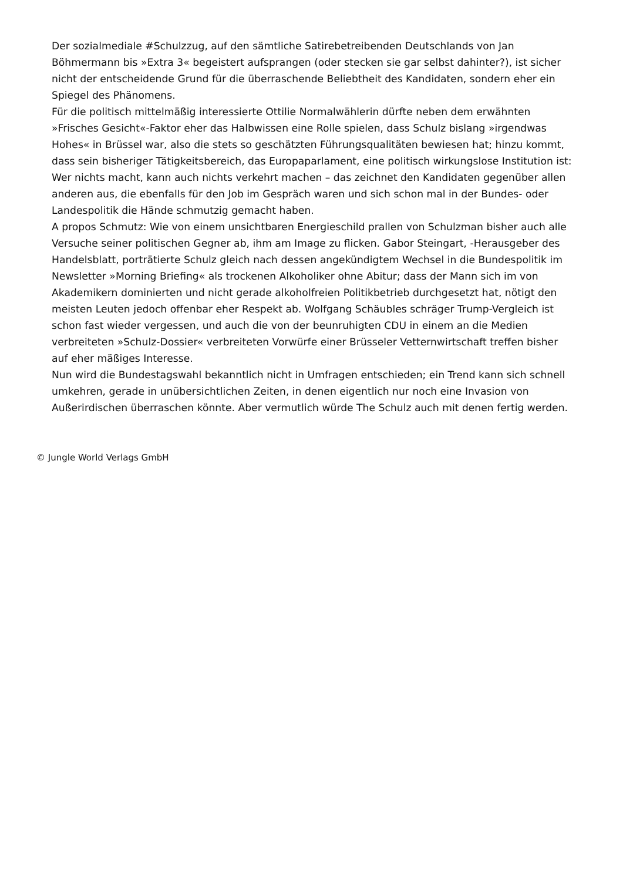Der sozialmediale #Schulzzug, auf den sämtliche Satirebetreibenden Deutschlands von Jan Böhmermann bis »Extra 3« begeistert aufsprangen (oder stecken sie gar selbst dahinter?), ist sicher nicht der entscheidende Grund für die überraschende Beliebtheit des Kandidaten, sondern eher ein Spiegel des Phänomens.
Für die politisch mittelmäßig interessierte Ottilie Normalwählerin dürfte neben dem erwähnten »Frisches Gesicht«-Faktor eher das Halbwissen eine Rolle spielen, dass Schulz bislang »irgendwas Hohes« in Brüssel war, also die stets so geschätzten Führungsqualitäten bewiesen hat; hinzu kommt, dass sein bisheriger Tätigkeitsbereich, das Europaparlament, eine politisch wirkungslose Institution ist: Wer nichts macht, kann auch nichts verkehrt machen – das zeichnet den Kandidaten gegenüber allen anderen aus, die ebenfalls für den Job im Gespräch waren und sich schon mal in der Bundes- oder Landespolitik die Hände schmutzig gemacht haben.
A propos Schmutz: Wie von einem unsichtbaren Energieschild prallen von Schulzman bisher auch alle Versuche seiner politischen Gegner ab, ihm am Image zu flicken. Gabor Steingart, -Herausgeber des Handelsblatt, porträtierte Schulz gleich nach dessen angekündigtem Wechsel in die Bundespolitik im Newsletter »Morning Briefing« als trockenen Alkoholiker ohne Abitur; dass der Mann sich im von Akademikern dominierten und nicht gerade alkoholfreien Politikbetrieb durchgesetzt hat, nötigt den meisten Leuten jedoch offenbar eher Respekt ab. Wolfgang Schäubles schräger Trump-Vergleich ist schon fast wieder vergessen, und auch die von der beunruhigten CDU in einem an die Medien verbreiteten »Schulz-Dossier« verbreiteten Vorwürfe einer Brüsseler Vetternwirtschaft treffen bisher auf eher mäßiges Interesse.
Nun wird die Bundestagswahl bekanntlich nicht in Umfragen entschieden; ein Trend kann sich schnell umkehren, gerade in unübersichtlichen Zeiten, in denen eigentlich nur noch eine Invasion von Außerirdischen überraschen könnte. Aber vermutlich würde The Schulz auch mit denen fertig werden.
© Jungle World Verlags GmbH